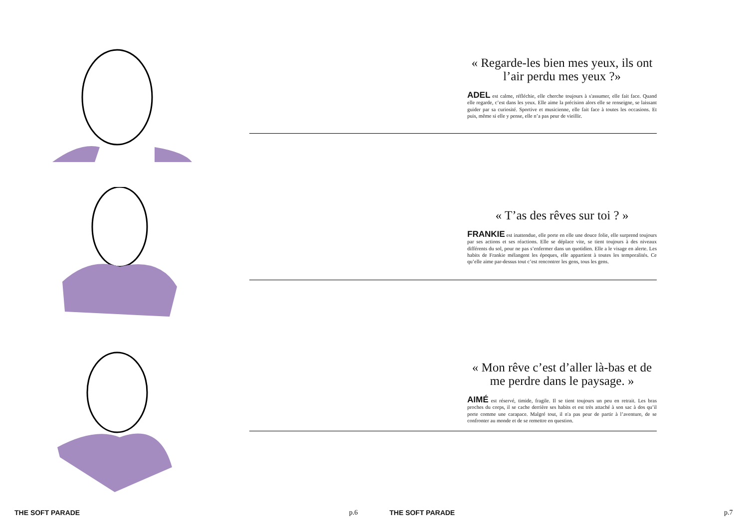« Regarde-les bien mes yeux, ils ont l’air perdu mes yeux ?»
ADEL est calme, réfléchie, elle cherche toujours à s'assumer, elle fait face. Quand elle regarde, c’est dans les yeux. Elle aime la précision alors elle se renseigne, se laissant guider par sa curiosité. Sportive et musicienne, elle fait face à toutes les occasions. Et puis, même si elle y pense, elle n’a pas peur de vieillir.
« T’as des rêves sur toi ? »
FRANKIE est inattendue, elle porte en elle une douce folie, elle surprend toujours par ses actions et ses réactions. Elle se déplace vite, se tient toujours à des niveaux différents du sol, pour ne pas s’enfermer dans un quotidien. Elle a le visage en alerte. Les habits de Frankie mélangent les époques, elle appartient à toutes les temporalités. Ce qu’elle aime par-dessus tout c’est rencontrer les gens, tous les gens.
« Mon rêve c’est d’aller là-bas et de me perdre dans le paysage. »
AIMÉ est réservé, timide, fragile. Il se tient toujours un peu en retrait. Les bras proches du corps, il se cache derrière ses habits et est très attaché à son sac à dos qu’il porte comme une carapace. Malgré tout, il n'a pas peur de partir à l’aventure, de se confronter au monde et de se remettre en question.
THE SOFT PARADE p.6 THE SOFT PARADE p.7